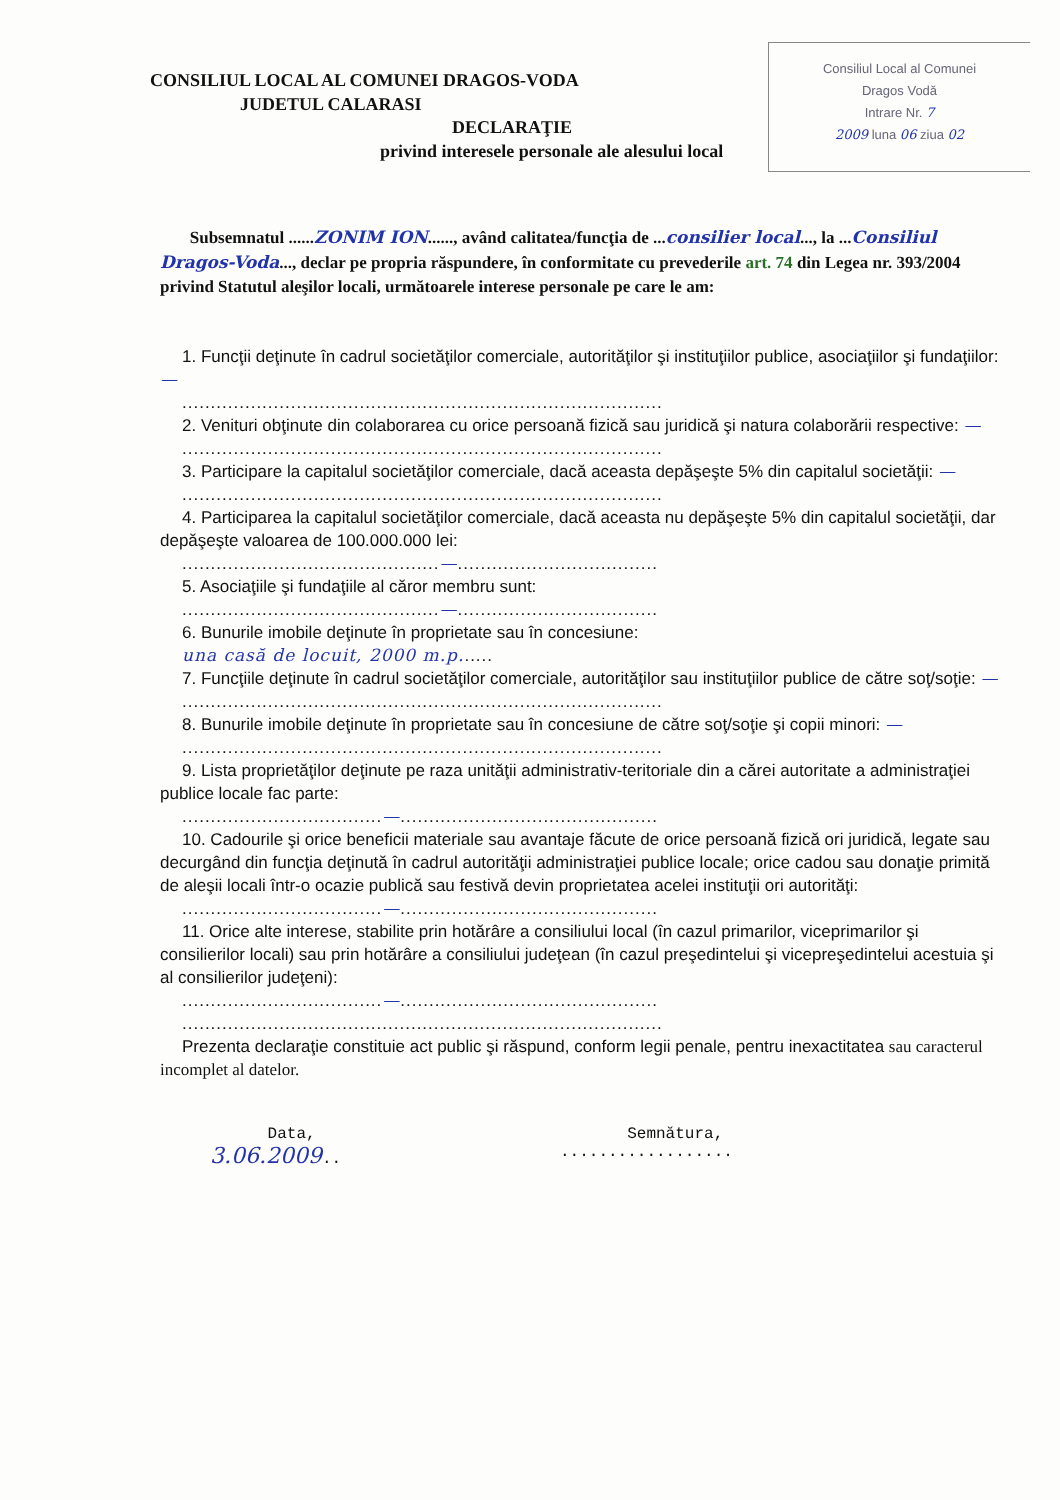CONSILIUL LOCAL AL COMUNEI DRAGOS-VODA
JUDETUL CALARASI
Consiliul Local al Comunei
Dragos Vodă
Intrare Nr. 7
2009 luna 06 ziua 02
DECLARAŢIE
privind interesele personale ale alesului local
Subsemnatul ......ZONIM ION......, având calitatea/funcţia de ...consilier local..., la ...Consiliul Dragos-Voda..., declar pe propria răspundere, în conformitate cu prevederile art. 74 din Legea nr. 393/2004 privind Statutul aleşilor locali, următoarele interese personale pe care le am:
1. Funcţii deţinute în cadrul societăţilor comerciale, autorităţilor şi instituţiilor publice, asociaţiilor şi fundaţiilor: —
....................................................................................
2. Venituri obţinute din colaborarea cu orice persoană fizică sau juridică şi natura colaborării respective: —
....................................................................................
3. Participare la capitalul societăţilor comerciale, dacă aceasta depăşeşte 5% din capitalul societăţii: —
....................................................................................
4. Participarea la capitalul societăţilor comerciale, dacă aceasta nu depăşeşte 5% din capitalul societăţii, dar depăşeşte valoarea de 100.000.000 lei:
.............................................—...................................
5. Asociaţiile şi fundaţiile al căror membru sunt:
.............................................—...................................
6. Bunurile imobile deţinute în proprietate sau în concesiune:
una casă de locuit, 2000 m.p......
7. Funcţiile deţinute în cadrul societăţilor comerciale, autorităţilor sau instituţiilor publice de către soţ/soţie: —
....................................................................................
8. Bunurile imobile deţinute în proprietate sau în concesiune de către soţ/soţie şi copii minori: —
....................................................................................
9. Lista proprietăţilor deţinute pe raza unităţii administrativ-teritoriale din a cărei autoritate a administraţiei publice locale fac parte:
...................................—.............................................
10. Cadourile şi orice beneficii materiale sau avantaje făcute de orice persoană fizică ori juridică, legate sau decurgând din funcţia deţinută în cadrul autorităţii administraţiei publice locale; orice cadou sau donaţie primită de aleşii locali într-o ocazie publică sau festivă devin proprietatea acelei instituţii ori autorităţi:
...................................—.............................................
11. Orice alte interese, stabilite prin hotărâre a consiliului local (în cazul primarilor, viceprimarilor şi consilierilor locali) sau prin hotărâre a consiliului judeţean (în cazul preşedintelui şi vicepreşedintelui acestuia şi al consilierilor judeţeni):
...................................—.............................................
....................................................................................
Prezenta declaraţie constituie act public şi răspund, conform legii penale, pentru inexactitatea sau caracterul incomplet al datelor.
Data,
3.06.2009..
Semnătura,
..................